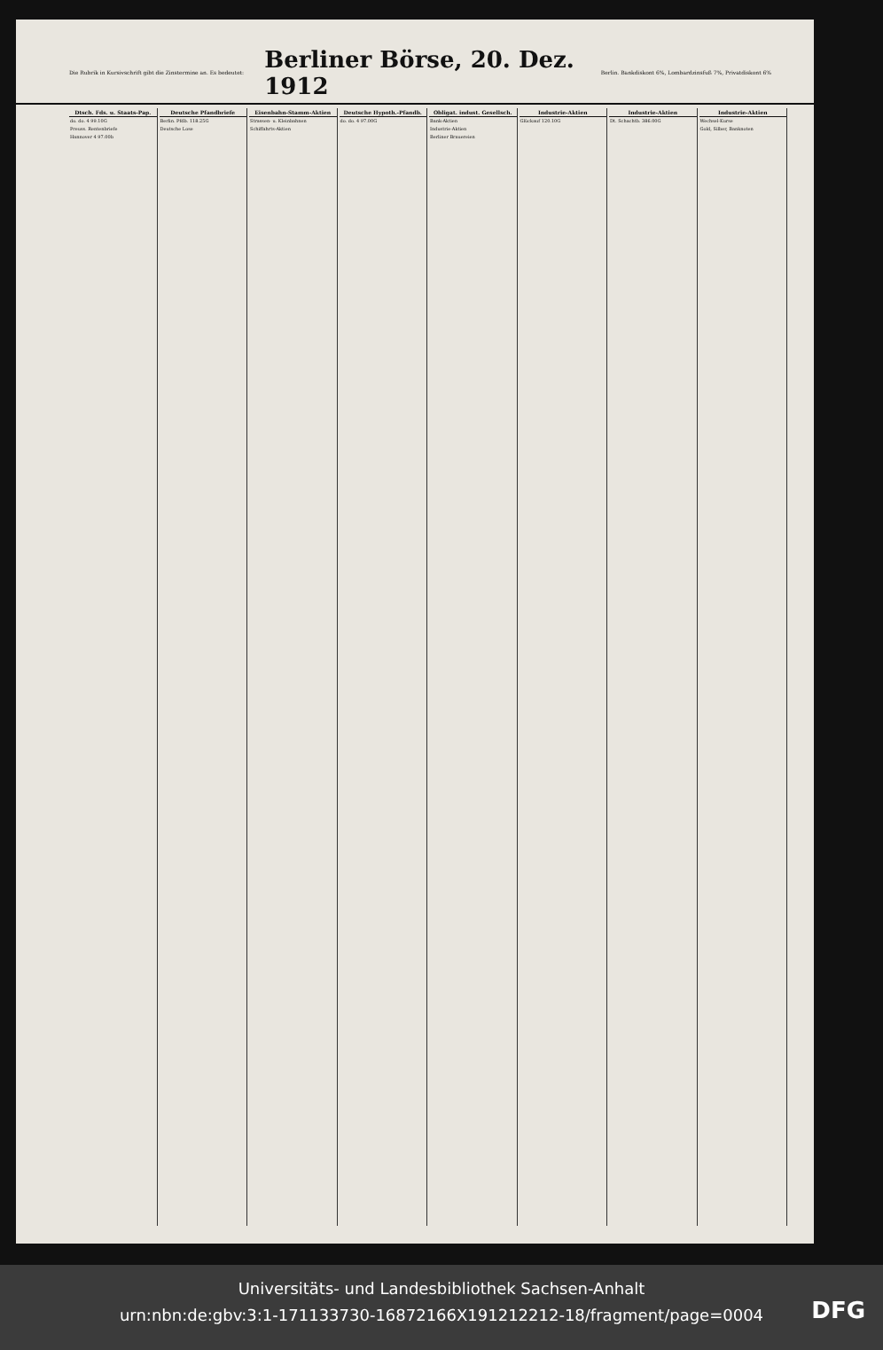Die Rubrik in Kursivschrift gibt die Zinstermine an. Es bedeutet:
Berliner Börse, 20. Dez. 1912
Berlin. Bankdiskont 6%, Lombardzinsfuß 7%, Privatdiskont 6%
| Dtsch. Fds. u. Staats-Pap. |
| --- |
| do. do. 4 99.10G |
| Preuss. Rentenbriefe |
| Hannover 4 97.00b |
| Deutsche Pfandbriefe |
| --- |
| Berlin. Pfdb. 118.25G |
| Deutsche Lose |
| Eisenbahn-Stamm-Aktien |
| --- |
| Strassen- u. Kleinbahnen |
| Schiffahrts-Aktien |
| Deutsche Hypoth.-Pfandb. |
| --- |
| do. do. 4 97.00G |
| Obligat. indust. Gesellsch. |
| --- |
| Bank-Aktien |
| Industrie-Aktien |
| Berliner Brauereien |
| Industrie-Aktien |
| --- |
| Glückauf 120.10G |
| Industrie-Aktien |
| --- |
| Dt. Schachtb. 386.00G |
| Industrie-Aktien |
| --- |
| Wechsel-Kurse |
| Gold, Silber, Banknoten |
Universitäts- und Landesbibliothek Sachsen-Anhalt
urn:nbn:de:gbv:3:1-171133730-16872166X191212212-18/fragment/page=0004
DFG